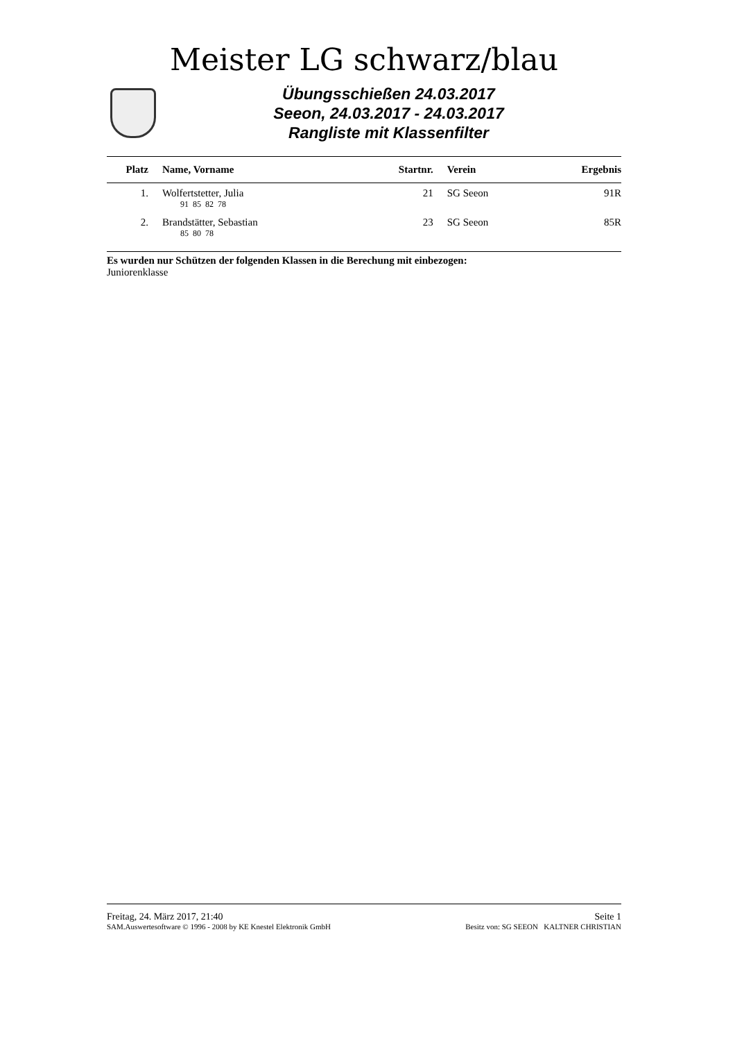Meister LG schwarz/blau
Übungsschießen 24.03.2017
Seeon, 24.03.2017 - 24.03.2017
Rangliste mit Klassenfilter
| Platz | Name, Vorname | Startnr. | Verein | Ergebnis |
| --- | --- | --- | --- | --- |
| 1. | Wolfertstetter, Julia | 21 | SG Seeon | 91R |
| | 91 85 82 78 | | | |
| 2. | Brandstätter, Sebastian | 23 | SG Seeon | 85R |
| | 85 80 78 | | | |
Es wurden nur Schützen der folgenden Klassen in die Berechung mit einbezogen:
Juniorenklasse
Freitag, 24. März 2017, 21:40 Seite 1
SAM.Auswertesoftware © 1996 - 2008 by KE Knestel Elektronik GmbH Besitz von: SG SEEON KALTNER CHRISTIAN